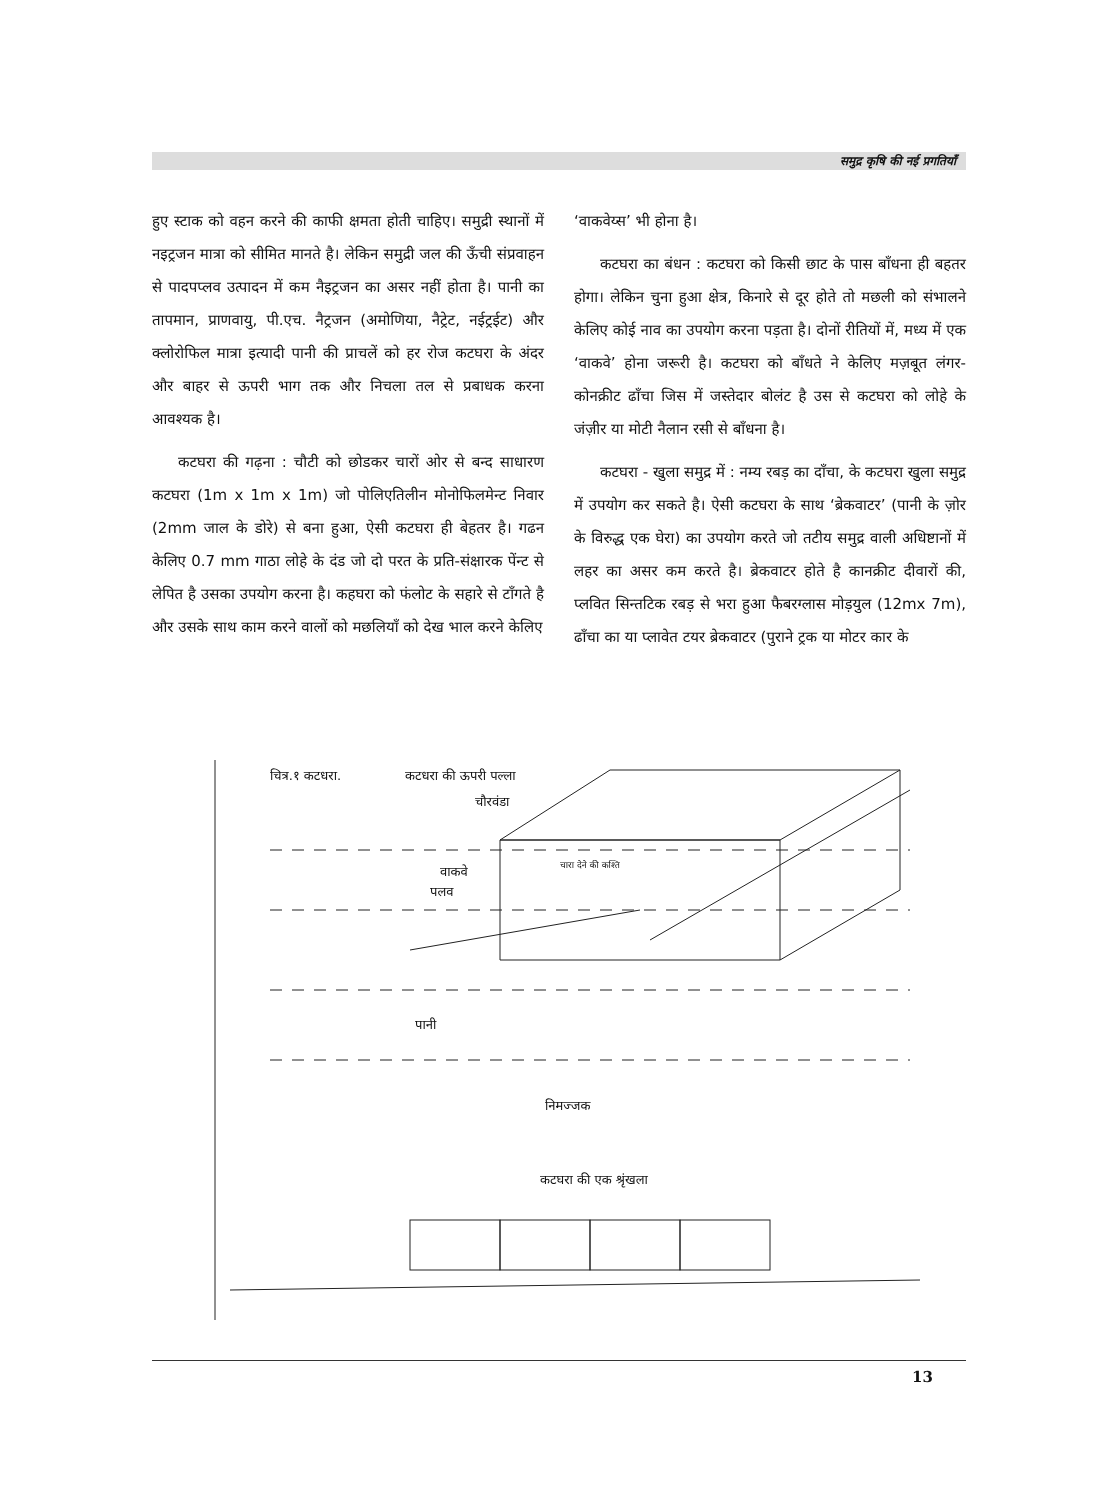समुद्र कृषि की नई प्रगतियाँ
हुए स्टाक को वहन करने की काफी क्षमता होती चाहिए। समुद्री स्थानों में नइट्रजन मात्रा को सीमित मानते है। लेकिन समुद्री जल की ऊँची संप्रवाहन से पादपप्लव उत्पादन में कम नैइट्रजन का असर नहीं होता है। पानी का तापमान, प्राणवायु, पी.एच. नैट्रजन (अमोणिया, नैट्रेट, नईट्रईट) और क्लोरोफिल मात्रा इत्यादी पानी की प्राचलें को हर रोज कटघरा के अंदर और बाहर से ऊपरी भाग तक और निचला तल से प्रबाधक करना आवश्यक है।
कटघरा की गढ़ना : चौटी को छोडकर चारों ओर से बन्द साधारण कटघरा (1m x 1m x 1m) जो पोलिएतिलीन मोनोफिलमेन्ट निवार (2mm जाल के डोरे) से बना हुआ, ऐसी कटघरा ही बेहतर है। गढन केलिए 0.7 mm गाठा लोहे के दंड जो दो परत के प्रति-संक्षारक पेंन्ट से लेपित है उसका उपयोग करना है। कहघरा को फंलोट के सहारे से टाँगते है और उसके साथ काम करने वालों को मछलियाँ को देख भाल करने केलिए
‘वाकवेय्स’ भी होना है।
कटघरा का बंधन : कटघरा को किसी छाट के पास बाँधना ही बहतर होगा। लेकिन चुना हुआ क्षेत्र, किनारे से दूर होते तो मछली को संभालने केलिए कोई नाव का उपयोग करना पड़ता है। दोनों रीतियों में, मध्य में एक ‘वाकवे’ होना जरूरी है। कटघरा को बाँधते ने केलिए मज़बूत लंगर-कोनक्रीट ढाँचा जिस में जस्तेदार बोलंट है उस से कटघरा को लोहे के जंज़ीर या मोटी नैलान रसी से बाँधना है।
कटघरा - खुला समुद्र में : नम्य रबड़ का दाँचा, के कटघरा खुला समुद्र में उपयोग कर सकते है। ऐसी कटघरा के साथ ‘ब्रेकवाटर’ (पानी के ज़ोर के विरुद्ध एक घेरा) का उपयोग करते जो तटीय समुद्र वाली अधिष्टानों में लहर का असर कम करते है। ब्रेकवाटर होते है कानक्रीट दीवारों की, प्लवित सिन्तटिक रबड़ से भरा हुआ फैबरग्लास मोड़युल (12mx 7m), ढाँचा का या प्लावेत टयर ब्रेकवाटर (पुराने ट्रक या मोटर कार के
चित्र.१ कटधरा. कटधरा की ऊपरी पल्ला
चौरवंडा
वाकवे चारा देने की कश्ति
पलव
पानी
निमज्जक
कटघरा की एक श्रृंखला
13